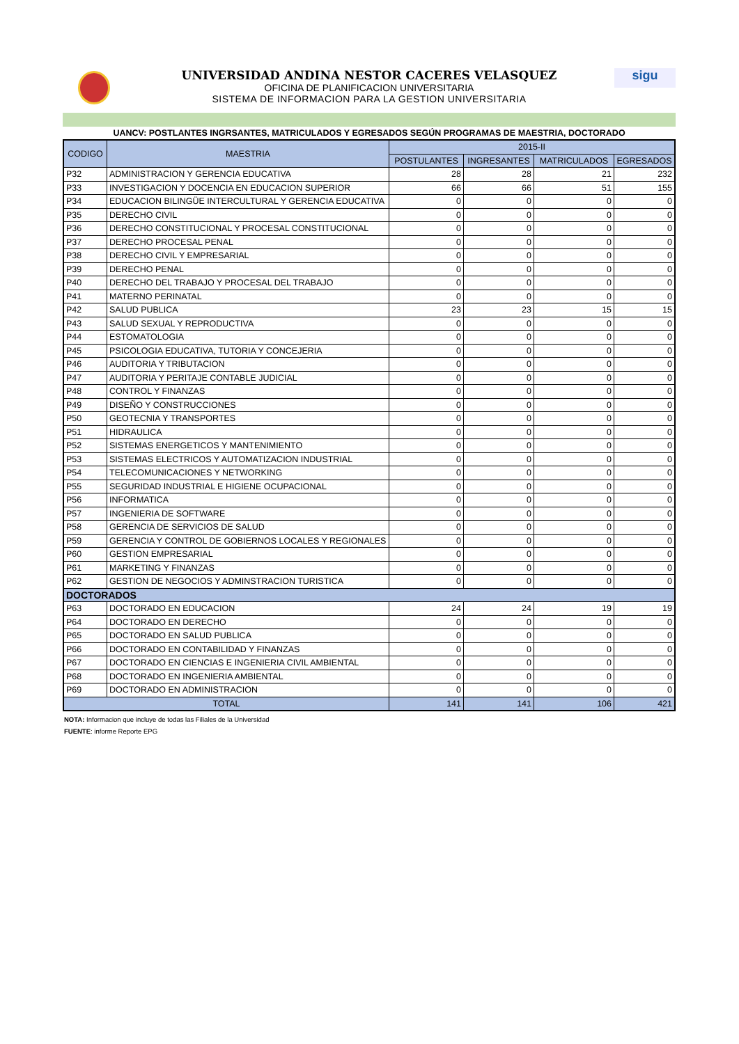sigu
UNIVERSIDAD ANDINA NESTOR CACERES VELASQUEZ
OFICINA DE PLANIFICACION UNIVERSITARIA
SISTEMA DE INFORMACION PARA LA GESTION UNIVERSITARIA
UANCV: POSTLANTES INGRSANTES, MATRICULADOS Y EGRESADOS SEGÚN PROGRAMAS DE MAESTRIA, DOCTORADO
| CODIGO | MAESTRIA | 2015-II | | | |
| --- | --- | --- | --- | --- | --- |
| | | POSTULANTES | INGRESANTES | MATRICULADOS | EGRESADOS |
| P32 | ADMINISTRACION Y GERENCIA EDUCATIVA | 28 | 28 | 21 | 232 |
| P33 | INVESTIGACION Y DOCENCIA EN EDUCACION SUPERIOR | 66 | 66 | 51 | 155 |
| P34 | EDUCACION BILINGÜE INTERCULTURAL Y GERENCIA EDUCATIVA | 0 | 0 | 0 | 0 |
| P35 | DERECHO CIVIL | 0 | 0 | 0 | 0 |
| P36 | DERECHO CONSTITUCIONAL Y PROCESAL CONSTITUCIONAL | 0 | 0 | 0 | 0 |
| P37 | DERECHO PROCESAL PENAL | 0 | 0 | 0 | 0 |
| P38 | DERECHO CIVIL Y EMPRESARIAL | 0 | 0 | 0 | 0 |
| P39 | DERECHO PENAL | 0 | 0 | 0 | 0 |
| P40 | DERECHO DEL TRABAJO Y PROCESAL DEL TRABAJO | 0 | 0 | 0 | 0 |
| P41 | MATERNO PERINATAL | 0 | 0 | 0 | 0 |
| P42 | SALUD PUBLICA | 23 | 23 | 15 | 15 |
| P43 | SALUD SEXUAL Y REPRODUCTIVA | 0 | 0 | 0 | 0 |
| P44 | ESTOMATOLOGIA | 0 | 0 | 0 | 0 |
| P45 | PSICOLOGIA EDUCATIVA, TUTORIA Y CONCEJERIA | 0 | 0 | 0 | 0 |
| P46 | AUDITORIA Y TRIBUTACION | 0 | 0 | 0 | 0 |
| P47 | AUDITORIA Y PERITAJE CONTABLE JUDICIAL | 0 | 0 | 0 | 0 |
| P48 | CONTROL Y FINANZAS | 0 | 0 | 0 | 0 |
| P49 | DISEÑO Y CONSTRUCCIONES | 0 | 0 | 0 | 0 |
| P50 | GEOTECNIA Y TRANSPORTES | 0 | 0 | 0 | 0 |
| P51 | HIDRAULICA | 0 | 0 | 0 | 0 |
| P52 | SISTEMAS ENERGETICOS Y MANTENIMIENTO | 0 | 0 | 0 | 0 |
| P53 | SISTEMAS ELECTRICOS Y AUTOMATIZACION INDUSTRIAL | 0 | 0 | 0 | 0 |
| P54 | TELECOMUNICACIONES Y NETWORKING | 0 | 0 | 0 | 0 |
| P55 | SEGURIDAD INDUSTRIAL E HIGIENE OCUPACIONAL | 0 | 0 | 0 | 0 |
| P56 | INFORMATICA | 0 | 0 | 0 | 0 |
| P57 | INGENIERIA DE SOFTWARE | 0 | 0 | 0 | 0 |
| P58 | GERENCIA DE SERVICIOS DE SALUD | 0 | 0 | 0 | 0 |
| P59 | GERENCIA Y CONTROL DE GOBIERNOS LOCALES Y REGIONALES | 0 | 0 | 0 | 0 |
| P60 | GESTION EMPRESARIAL | 0 | 0 | 0 | 0 |
| P61 | MARKETING Y FINANZAS | 0 | 0 | 0 | 0 |
| P62 | GESTION DE NEGOCIOS Y ADMINSTRACION TURISTICA | 0 | 0 | 0 | 0 |
| DOCTORADOS | | | | | |
| P63 | DOCTORADO EN EDUCACION | 24 | 24 | 19 | 19 |
| P64 | DOCTORADO EN DERECHO | 0 | 0 | 0 | 0 |
| P65 | DOCTORADO EN SALUD PUBLICA | 0 | 0 | 0 | 0 |
| P66 | DOCTORADO EN CONTABILIDAD Y FINANZAS | 0 | 0 | 0 | 0 |
| P67 | DOCTORADO EN CIENCIAS E INGENIERIA CIVIL AMBIENTAL | 0 | 0 | 0 | 0 |
| P68 | DOCTORADO EN INGENIERIA AMBIENTAL | 0 | 0 | 0 | 0 |
| P69 | DOCTORADO EN ADMINISTRACION | 0 | 0 | 0 | 0 |
| TOTAL | | 141 | 141 | 106 | 421 |
NOTA: Informacion que incluye de todas las Filiales de la Universidad
FUENTE: informe Reporte EPG